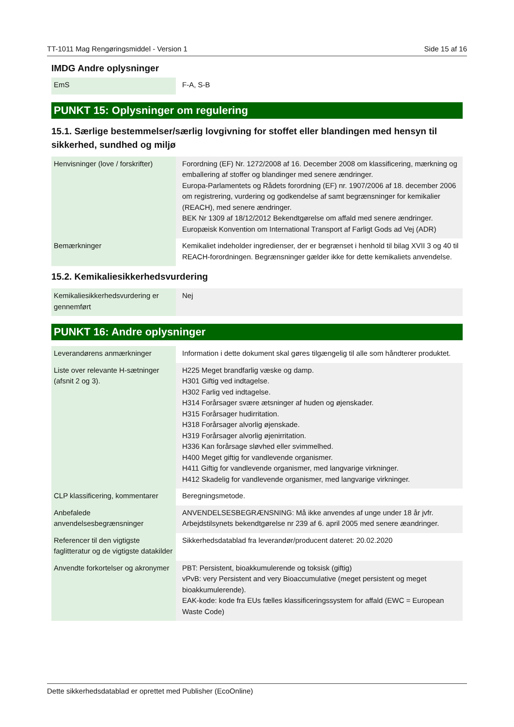TT-1011 Mag Rengøringsmiddel - Version 1 Side 15 af 16
IMDG Andre oplysninger
| EmS | F-A, S-B |
PUNKT 15: Oplysninger om regulering
15.1. Særlige bestemmelser/særlig lovgivning for stoffet eller blandingen med hensyn til sikkerhed, sundhed og miljø
| Henvisninger (love / forskrifter) | Forordning (EF) Nr. 1272/2008 af 16. December 2008 om klassificering, mærkning og emballering af stoffer og blandinger med senere ændringer. Europa-Parlamentets og Rådets forordning (EF) nr. 1907/2006 af 18. december 2006 om registrering, vurdering og godkendelse af samt begrænsninger for kemikalier (REACH), med senere ændringer. BEK Nr 1309 af 18/12/2012 Bekendtgørelse om affald med senere ændringer. Europæisk Konvention om International Transport af Farligt Gods ad Vej (ADR) |
| Bemærkninger | Kemikaliet indeholder ingredienser, der er begrænset i henhold til bilag XVII 3 og 40 til REACH-forordningen. Begrænsninger gælder ikke for dette kemikaliets anvendelse. |
15.2. Kemikaliesikkerhedsvurdering
| Kemikaliesikkerhedsvurdering er gennemført | Nej |
PUNKT 16: Andre oplysninger
| Leverandørens anmærkninger | Information i dette dokument skal gøres tilgængelig til alle som håndterer produktet. |
| Liste over relevante H-sætninger (afsnit 2 og 3). | H225 Meget brandfarlig væske og damp. H301 Giftig ved indtagelse. H302 Farlig ved indtagelse. H314 Forårsager svære ætsninger af huden og øjenskader. H315 Forårsager hudirritation. H318 Forårsager alvorlig øjenskade. H319 Forårsager alvorlig øjenirritation. H336 Kan forårsage sløvhed eller svimmelhed. H400 Meget giftig for vandlevende organismer. H411 Giftig for vandlevende organismer, med langvarige virkninger. H412 Skadelig for vandlevende organismer, med langvarige virkninger. |
| CLP klassificering, kommentarer | Beregningsmetode. |
| Anbefalede anvendelsesbegrænsninger | ANVENDELSESBEGRÆNSNING: Må ikke anvendes af unge under 18 år jvfr. Arbejdstilsynets bekendtgørelse nr 239 af 6. april 2005 med senere æandringer. |
| Referencer til den vigtigste faglitteratur og de vigtigste datakilder | Sikkerhedsdatablad fra leverandør/producent dateret: 20.02.2020 |
| Anvendte forkortelser og akronymer | PBT: Persistent, bioakkumulerende og toksisk (giftig) vPvB: very Persistent and very Bioaccumulative (meget persistent og meget bioakkumulerende). EAK-kode: kode fra EUs fælles klassificeringssystem for affald (EWC = European Waste Code) |
Dette sikkerhedsdatablad er oprettet med Publisher (EcoOnline)